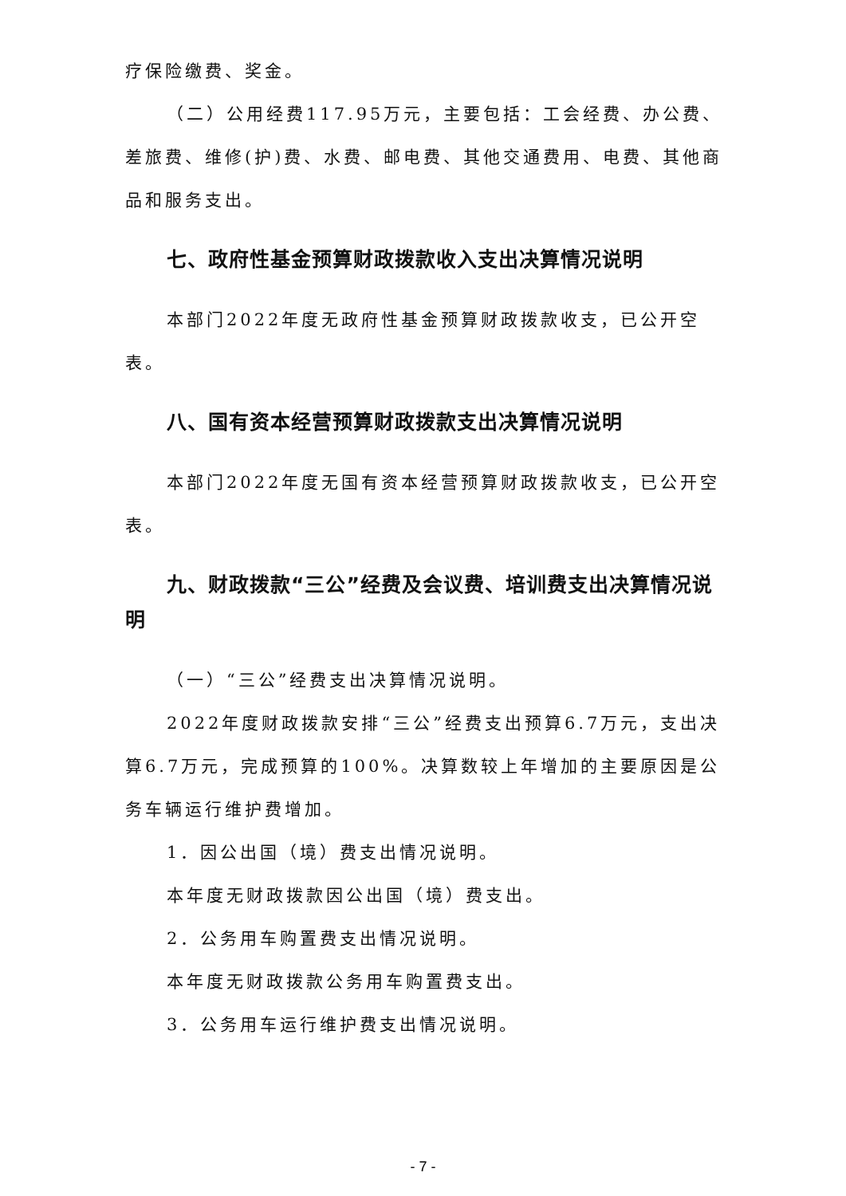疗保险缴费、奖金。
（二）公用经费117.95万元，主要包括：工会经费、办公费、差旅费、维修(护)费、水费、邮电费、其他交通费用、电费、其他商品和服务支出。
七、政府性基金预算财政拨款收入支出决算情况说明
本部门2022年度无政府性基金预算财政拨款收支，已公开空表。
八、国有资本经营预算财政拨款支出决算情况说明
本部门2022年度无国有资本经营预算财政拨款收支，已公开空表。
九、财政拨款“三公”经费及会议费、培训费支出决算情况说明
（一）“三公”经费支出决算情况说明。
2022年度财政拨款安排“三公”经费支出预算6.7万元，支出决算6.7万元，完成预算的100%。决算数较上年增加的主要原因是公务车辆运行维护费增加。
1．因公出国（境）费支出情况说明。
本年度无财政拨款因公出国（境）费支出。
2．公务用车购置费支出情况说明。
本年度无财政拨款公务用车购置费支出。
3．公务用车运行维护费支出情况说明。
- 7 -